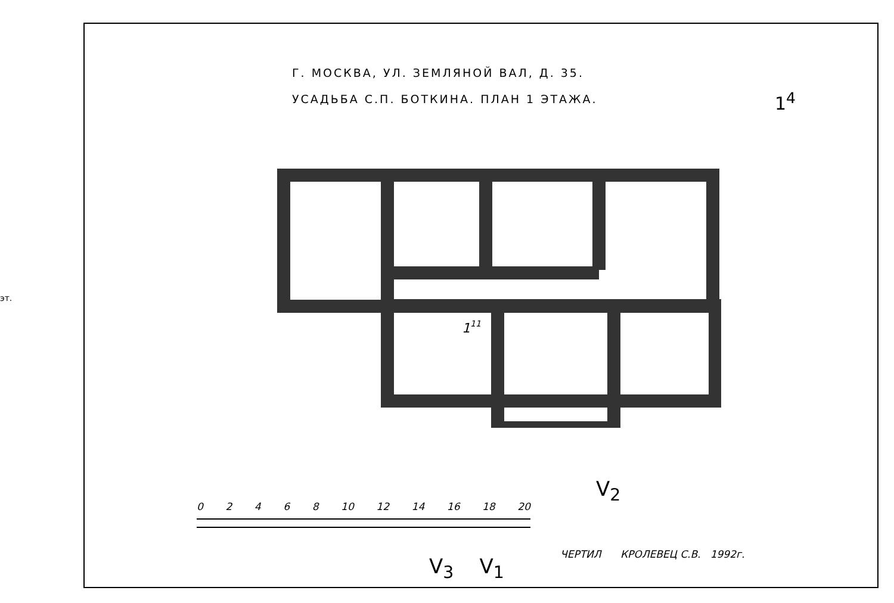эт.
Г. МОСКВА, УЛ. ЗЕМЛЯНОЙ ВАЛ, Д. 35.
УСАДЬБА С.П. БОТКИНА. ПЛАН 1 ЭТАЖА.
1<sup>4</sup>
111
0 2 4 6 8 10 12 14 16 18 20
V<sub>3</sub> V<sub>1</sub>
V<sub>2</sub>
ЧЕРТИЛ КРОЛЕВЕЦ С.В. 1992г.